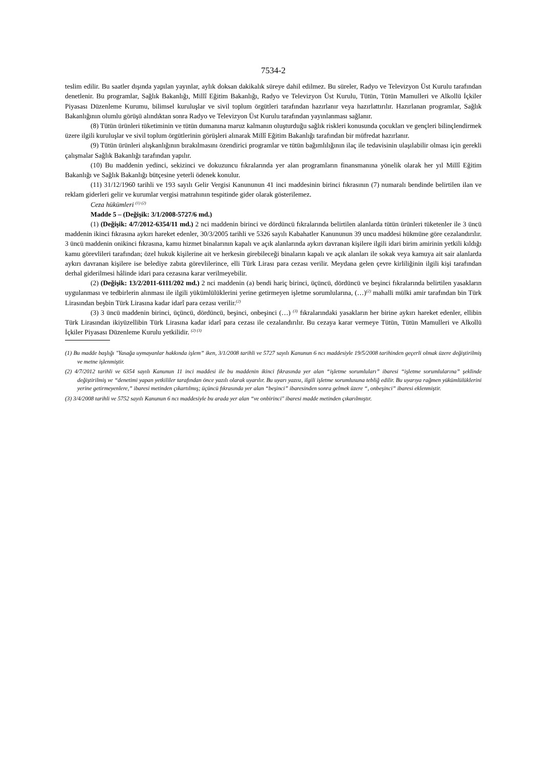7534-2
teslim edilir. Bu saatler dışında yapılan yayınlar, aylık doksan dakikalık süreye dahil edilmez. Bu süreler, Radyo ve Televizyon Üst Kurulu tarafından denetlenir. Bu programlar, Sağlık Bakanlığı, Millî Eğitim Bakanlığı, Radyo ve Televizyon Üst Kurulu, Tütün, Tütün Mamulleri ve Alkollü İçkiler Piyasası Düzenleme Kurumu, bilimsel kuruluşlar ve sivil toplum örgütleri tarafından hazırlanır veya hazırlattırılır. Hazırlanan programlar, Sağlık Bakanlığının olumlu görüşü alındıktan sonra Radyo ve Televizyon Üst Kurulu tarafından yayınlanması sağlanır.
(8) Tütün ürünleri tüketiminin ve tütün dumanına maruz kalmanın oluşturduğu sağlık riskleri konusunda çocukları ve gençleri bilinçlendirmek üzere ilgili kuruluşlar ve sivil toplum örgütlerinin görüşleri alınarak Millî Eğitim Bakanlığı tarafından bir müfredat hazırlanır.
(9) Tütün ürünleri alışkanlığının bırakılmasını özendirici programlar ve tütün bağımlılığının ilaç ile tedavisinin ulaşılabilir olması için gerekli çalışmalar Sağlık Bakanlığı tarafından yapılır.
(10) Bu maddenin yedinci, sekizinci ve dokuzuncu fıkralarında yer alan programların finansmanına yönelik olarak her yıl Millî Eğitim Bakanlığı ve Sağlık Bakanlığı bütçesine yeterli ödenek konulur.
(11) 31/12/1960 tarihli ve 193 sayılı Gelir Vergisi Kanununun 41 inci maddesinin birinci fıkrasının (7) numaralı bendinde belirtilen ilan ve reklam giderleri gelir ve kurumlar vergisi matrahının tespitinde gider olarak gösterilemez.
Ceza hükümleri <sup>(1) (2)</sup>
Madde 5 – (Değişik: 3/1/2008-5727/6 md.)
(1) (Değişik: 4/7/2012-6354/11 md.) 2 nci maddenin birinci ve dördüncü fıkralarında belirtilen alanlarda tütün ürünleri tüketenler ile 3 üncü maddenin ikinci fıkrasına aykırı hareket edenler, 30/3/2005 tarihli ve 5326 sayılı Kabahatler Kanununun 39 uncu maddesi hükmüne göre cezalandırılır. 3 üncü maddenin onikinci fıkrasına, kamu hizmet binalarının kapalı ve açık alanlarında aykırı davranan kişilere ilgili idari birim amirinin yetkili kıldığı kamu görevlileri tarafından; özel hukuk kişilerine ait ve herkesin girebileceği binaların kapalı ve açık alanları ile sokak veya kamuya ait sair alanlarda aykırı davranan kişilere ise belediye zabıta görevlilerince, elli Türk Lirası para cezası verilir. Meydana gelen çevre kirliliğinin ilgili kişi tarafından derhal giderilmesi hâlinde idari para cezasına karar verilmeyebilir.
(2) (Değişik: 13/2/2011-6111/202 md.) 2 nci maddenin (a) bendi hariç birinci, üçüncü, dördüncü ve beşinci fıkralarında belirtilen yasakların uygulanması ve tedbirlerin alınması ile ilgili yükümlülüklerini yerine getirmeyen işletme sorumlularına, (…)<sup>(2)</sup> mahalli mülki amir tarafından bin Türk Lirasından beşbin Türk Lirasına kadar idarî para cezası verilir.<sup>(2)</sup>
(3) 3 üncü maddenin birinci, üçüncü, dördüncü, beşinci, onbeşinci (…) <sup>(3)</sup> fıkralarındaki yasakların her birine aykırı hareket edenler, ellibin Türk Lirasından ikiyüzellibin Türk Lirasına kadar idarî para cezası ile cezalandırılır. Bu cezaya karar vermeye Tütün, Tütün Mamulleri ve Alkollü İçkiler Piyasası Düzenleme Kurulu yetkilidir. <sup>(2) (3)</sup>
(1) Bu madde başlığı "Yasağa uymayanlar hakkında işlem” iken, 3/1/2008 tarihli ve 5727 sayılı Kanunun 6 ncı maddesiyle 19/5/2008 tarihinden geçerli olmak üzere değiştirilmiş ve metne işlenmiştir.
(2) 4/7/2012 tarihli ve 6354 sayılı Kanunun 11 inci maddesi ile bu maddenin ikinci fıkrasında yer alan “işletme sorumluları” ibaresi “işletme sorumlularına” şeklinde değiştirilmiş ve “denetimi yapan yetkililer tarafından önce yazılı olarak uyarılır. Bu uyarı yazısı, ilgili işletme sorumlusuna tebliğ edilir. Bu uyarıya rağmen yükümlülüklerini yerine getirmeyenlere,” ibaresi metinden çıkartılmış; üçüncü fıkrasında yer alan “beşinci” ibaresinden sonra gelmek üzere “, onbeşinci” ibaresi eklenmiştir.
(3) 3/4/2008 tarihli ve 5752 sayılı Kanunun 6 ncı maddesiyle bu arada yer alan “ve onbirinci" ibaresi madde metinden çıkarılmıştır.